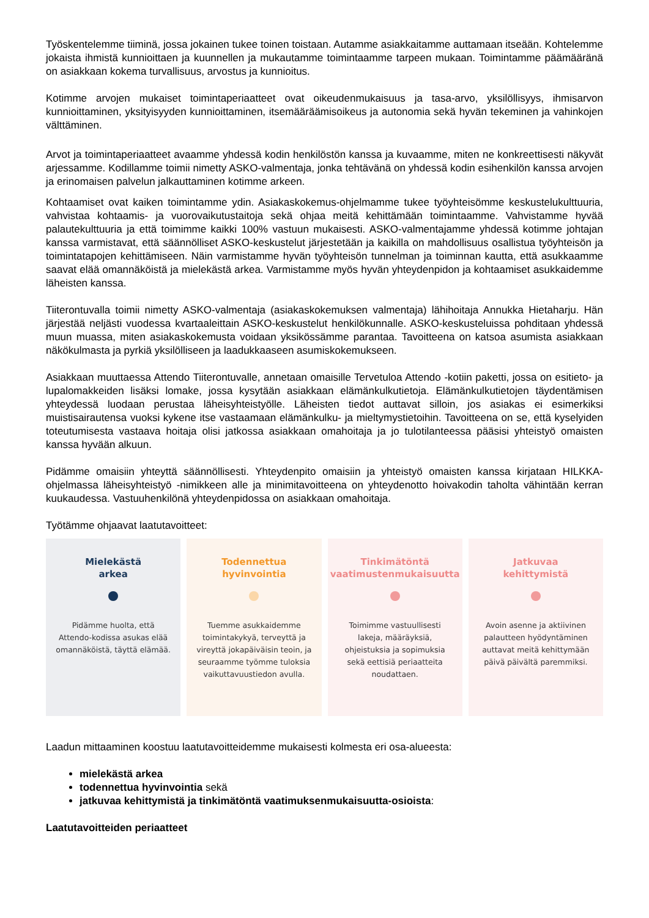Työskentelemme tiiminä, jossa jokainen tukee toinen toistaan. Autamme asiakkaitamme auttamaan itseään. Kohtelemme jokaista ihmistä kunnioittaen ja kuunnellen ja mukautamme toimintaamme tarpeen mukaan. Toimintamme päämääränä on asiakkaan kokema turvallisuus, arvostus ja kunnioitus.
Kotimme arvojen mukaiset toimintaperiaatteet ovat oikeudenmukaisuus ja tasa-arvo, yksilöllisyys, ihmisarvon kunnioittaminen, yksityisyyden kunnioittaminen, itsemääräämisoikeus ja autonomia sekä hyvän tekeminen ja vahinkojen välttäminen.
Arvot ja toimintaperiaatteet avaamme yhdessä kodin henkilöstön kanssa ja kuvaamme, miten ne konkreettisesti näkyvät arjessamme. Kodillamme toimii nimetty ASKO-valmentaja, jonka tehtävänä on yhdessä kodin esihenkilön kanssa arvojen ja erinomaisen palvelun jalkauttaminen kotimme arkeen.
Kohtaamiset ovat kaiken toimintamme ydin. Asiakaskokemus-ohjelmamme tukee työyhteisömme keskustelukulttuuria, vahvistaa kohtaamis- ja vuorovaikutustaitoja sekä ohjaa meitä kehittämään toimintaamme. Vahvistamme hyvää palautekulttuuria ja että toimimme kaikki 100% vastuun mukaisesti. ASKO-valmentajamme yhdessä kotimme johtajan kanssa varmistavat, että säännölliset ASKO-keskustelut järjestetään ja kaikilla on mahdollisuus osallistua työyhteisön ja toimintatapojen kehittämiseen. Näin varmistamme hyvän työyhteisön tunnelman ja toiminnan kautta, että asukkaamme saavat elää omannäköistä ja mielekästä arkea. Varmistamme myös hyvän yhteydenpidon ja kohtaamiset asukkaidemme läheisten kanssa.
Tiiterontuvalla toimii nimetty ASKO-valmentaja (asiakaskokemuksen valmentaja) lähihoitaja Annukka Hietaharju. Hän järjestää neljästi vuodessa kvartaaleittain ASKO-keskustelut henkilökunnalle. ASKO-keskusteluissa pohditaan yhdessä muun muassa, miten asiakaskokemusta voidaan yksikössämme parantaa. Tavoitteena on katsoa asumista asiakkaan näkökulmasta ja pyrkiä yksilölliseen ja laadukkaaseen asumiskokemukseen.
Asiakkaan muuttaessa Attendo Tiiterontuvalle, annetaan omaisille Tervetuloa Attendo -kotiin paketti, jossa on esitieto- ja lupalomakkeiden lisäksi lomake, jossa kysytään asiakkaan elämänkulkutietoja. Elämänkulkutietojen täydentämisen yhteydessä luodaan perustaa läheisyhteistyölle. Läheisten tiedot auttavat silloin, jos asiakas ei esimerkiksi muistisairautensa vuoksi kykene itse vastaamaan elämänkulku- ja mieltymystietoihin. Tavoitteena on se, että kyselyiden toteutumisesta vastaava hoitaja olisi jatkossa asiakkaan omahoitaja ja jo tulotilanteessa pääsisi yhteistyö omaisten kanssa hyvään alkuun.
Pidämme omaisiin yhteyttä säännöllisesti. Yhteydenpito omaisiin ja yhteistyö omaisten kanssa kirjataan HILKKA-ohjelmassa läheisyhteistyö -nimikkeen alle ja minimitavoitteena on yhteydenotto hoivakodin taholta vähintään kerran kuukaudessa. Vastuuhenkilönä yhteydenpidossa on asiakkaan omahoitaja.
Työtämme ohjaavat laatutavoitteet:
Mielekästä
arkea
Pidämme huolta, että Attendo-kodissa asukas elää omannäköistä, täyttä elämää.
Todennettua
hyvinvointia
Tuemme asukkaidemme toimintakykyä, terveyttä ja vireyttä jokapäiväisin teoin, ja seuraamme työmme tuloksia vaikuttavuustiedon avulla.
Tinkimätöntä
vaatimustenmukaisuutta
Toimimme vastuullisesti lakeja, määräyksiä, ohjeistuksia ja sopimuksia sekä eettisiä periaatteita noudattaen.
Jatkuvaa
kehittymistä
Avoin asenne ja aktiivinen palautteen hyödyntäminen auttavat meitä kehittymään päivä päivältä paremmiksi.
Laadun mittaaminen koostuu laatutavoitteidemme mukaisesti kolmesta eri osa-alueesta:
mielekästä arkea
todennettua hyvinvointia sekä
jatkuvaa kehittymistä ja tinkimätöntä vaatimuksenmukaisuutta-osioista:
Laatutavoitteiden periaatteet